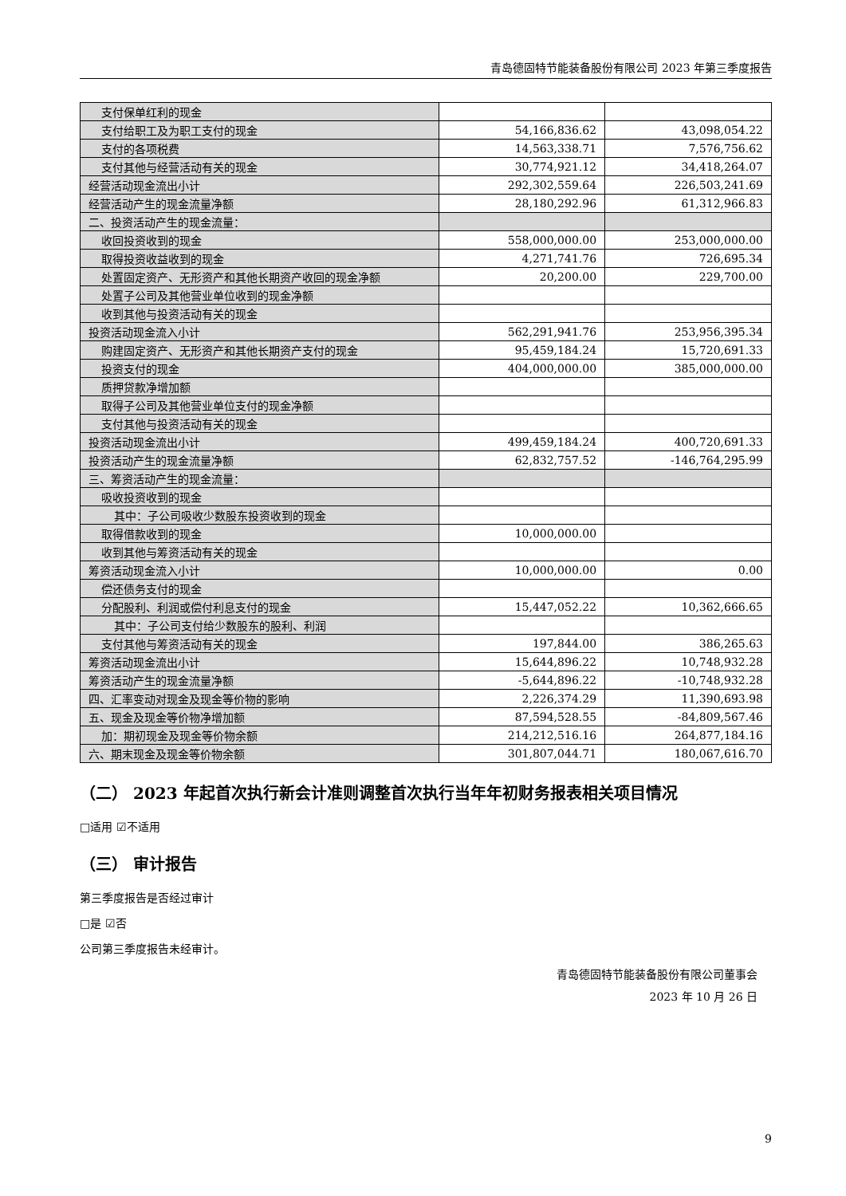青岛德固特节能装备股份有限公司 2023 年第三季度报告
| 支付保单红利的现金 | | |
| 支付给职工及为职工支付的现金 | 54,166,836.62 | 43,098,054.22 |
| 支付的各项税费 | 14,563,338.71 | 7,576,756.62 |
| 支付其他与经营活动有关的现金 | 30,774,921.12 | 34,418,264.07 |
| 经营活动现金流出小计 | 292,302,559.64 | 226,503,241.69 |
| 经营活动产生的现金流量净额 | 28,180,292.96 | 61,312,966.83 |
| 二、投资活动产生的现金流量： | | |
| 收回投资收到的现金 | 558,000,000.00 | 253,000,000.00 |
| 取得投资收益收到的现金 | 4,271,741.76 | 726,695.34 |
| 处置固定资产、无形资产和其他长期资产收回的现金净额 | 20,200.00 | 229,700.00 |
| 处置子公司及其他营业单位收到的现金净额 | | |
| 收到其他与投资活动有关的现金 | | |
| 投资活动现金流入小计 | 562,291,941.76 | 253,956,395.34 |
| 购建固定资产、无形资产和其他长期资产支付的现金 | 95,459,184.24 | 15,720,691.33 |
| 投资支付的现金 | 404,000,000.00 | 385,000,000.00 |
| 质押贷款净增加额 | | |
| 取得子公司及其他营业单位支付的现金净额 | | |
| 支付其他与投资活动有关的现金 | | |
| 投资活动现金流出小计 | 499,459,184.24 | 400,720,691.33 |
| 投资活动产生的现金流量净额 | 62,832,757.52 | -146,764,295.99 |
| 三、筹资活动产生的现金流量： | | |
| 吸收投资收到的现金 | | |
| 其中：子公司吸收少数股东投资收到的现金 | | |
| 取得借款收到的现金 | 10,000,000.00 | |
| 收到其他与筹资活动有关的现金 | | |
| 筹资活动现金流入小计 | 10,000,000.00 | 0.00 |
| 偿还债务支付的现金 | | |
| 分配股利、利润或偿付利息支付的现金 | 15,447,052.22 | 10,362,666.65 |
| 其中：子公司支付给少数股东的股利、利润 | | |
| 支付其他与筹资活动有关的现金 | 197,844.00 | 386,265.63 |
| 筹资活动现金流出小计 | 15,644,896.22 | 10,748,932.28 |
| 筹资活动产生的现金流量净额 | -5,644,896.22 | -10,748,932.28 |
| 四、汇率变动对现金及现金等价物的影响 | 2,226,374.29 | 11,390,693.98 |
| 五、现金及现金等价物净增加额 | 87,594,528.55 | -84,809,567.46 |
| 加：期初现金及现金等价物余额 | 214,212,516.16 | 264,877,184.16 |
| 六、期末现金及现金等价物余额 | 301,807,044.71 | 180,067,616.70 |
（二） 2023 年起首次执行新会计准则调整首次执行当年年初财务报表相关项目情况
□适用 ☑不适用
（三） 审计报告
第三季度报告是否经过审计
□是 ☑否
公司第三季度报告未经审计。
青岛德固特节能装备股份有限公司董事会
2023 年 10 月 26 日
9